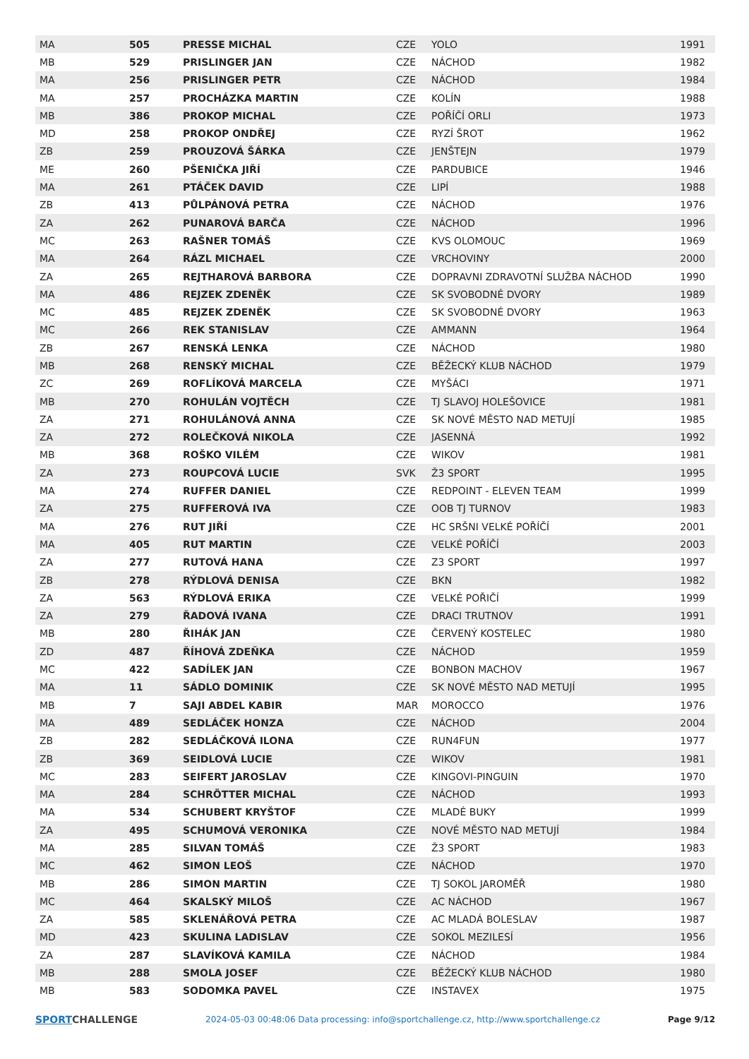| MA | 505 | PRESSE MICHAL | CZE | YOLO | 1991 |
| MB | 529 | PRISLINGER JAN | CZE | NÁCHOD | 1982 |
| MA | 256 | PRISLINGER PETR | CZE | NÁCHOD | 1984 |
| MA | 257 | PROCHÁZKA MARTIN | CZE | KOLÍN | 1988 |
| MB | 386 | PROKOP MICHAL | CZE | POŘÍČÍ ORLI | 1973 |
| MD | 258 | PROKOP ONDŘEJ | CZE | RYZÍ ŠROT | 1962 |
| ZB | 259 | PROUZOVÁ ŠÁRKA | CZE | JENŠTEJN | 1979 |
| ME | 260 | PŠENIČKA JIŘÍ | CZE | PARDUBICE | 1946 |
| MA | 261 | PTÁČEK DAVID | CZE | LIPÍ | 1988 |
| ZB | 413 | PŮLPÁNOVÁ PETRA | CZE | NÁCHOD | 1976 |
| ZA | 262 | PUNAROVÁ BARČA | CZE | NÁCHOD | 1996 |
| MC | 263 | RAŠNER TOMÁŠ | CZE | KVS OLOMOUC | 1969 |
| MA | 264 | RÁZL MICHAEL | CZE | VRCHOVINY | 2000 |
| ZA | 265 | REJTHAROVÁ BARBORA | CZE | DOPRAVNI ZDRAVOTNÍ SLUŽBA NÁCHOD | 1990 |
| MA | 486 | REJZEK ZDENĚK | CZE | SK SVOBODNÉ DVORY | 1989 |
| MC | 485 | REJZEK ZDENĚK | CZE | SK SVOBODNÉ DVORY | 1963 |
| MC | 266 | REK STANISLAV | CZE | AMMANN | 1964 |
| ZB | 267 | RENSKÁ LENKA | CZE | NÁCHOD | 1980 |
| MB | 268 | RENSKÝ MICHAL | CZE | BĚŽECKÝ KLUB NÁCHOD | 1979 |
| ZC | 269 | ROFLÍKOVÁ MARCELA | CZE | MYŠÁCI | 1971 |
| MB | 270 | ROHULÁN VOJTĚCH | CZE | TJ SLAVOJ HOLEŠOVICE | 1981 |
| ZA | 271 | ROHULÁNOVÁ ANNA | CZE | SK NOVÉ MĚSTO NAD METUJÍ | 1985 |
| ZA | 272 | ROLEČKOVÁ NIKOLA | CZE | JASENNÁ | 1992 |
| MB | 368 | ROŠKO VILÉM | CZE | WIKOV | 1981 |
| ZA | 273 | ROUPCOVÁ LUCIE | SVK | Ž3 SPORT | 1995 |
| MA | 274 | RUFFER DANIEL | CZE | REDPOINT - ELEVEN TEAM | 1999 |
| ZA | 275 | RUFFEROVÁ IVA | CZE | OOB TJ TURNOV | 1983 |
| MA | 276 | RUT JIŘÍ | CZE | HC SRŠNI VELKÉ POŘÍČÍ | 2001 |
| MA | 405 | RUT MARTIN | CZE | VELKÉ POŘÍČÍ | 2003 |
| ZA | 277 | RUTOVÁ HANA | CZE | Z3 SPORT | 1997 |
| ZB | 278 | RÝDLOVÁ DENISA | CZE | BKN | 1982 |
| ZA | 563 | RÝDLOVÁ ERIKA | CZE | VELKÉ POŘIČÍ | 1999 |
| ZA | 279 | ŘADOVÁ IVANA | CZE | DRACI TRUTNOV | 1991 |
| MB | 280 | ŘIHÁK JAN | CZE | ČERVENÝ KOSTELEC | 1980 |
| ZD | 487 | ŘÍHOVÁ ZDEŇKA | CZE | NÁCHOD | 1959 |
| MC | 422 | SADÍLEK JAN | CZE | BONBON MACHOV | 1967 |
| MA | 11 | SÁDLO DOMINIK | CZE | SK NOVÉ MĚSTO NAD METUJÍ | 1995 |
| MB | 7 | SAJI ABDEL KABIR | MAR | MOROCCO | 1976 |
| MA | 489 | SEDLÁČEK HONZA | CZE | NÁCHOD | 2004 |
| ZB | 282 | SEDLÁČKOVÁ ILONA | CZE | RUN4FUN | 1977 |
| ZB | 369 | SEIDLOVÁ LUCIE | CZE | WIKOV | 1981 |
| MC | 283 | SEIFERT JAROSLAV | CZE | KINGOVI-PINGUIN | 1970 |
| MA | 284 | SCHRÖTTER MICHAL | CZE | NÁCHOD | 1993 |
| MA | 534 | SCHUBERT KRYŠTOF | CZE | MLADÉ BUKY | 1999 |
| ZA | 495 | SCHUMOVÁ VERONIKA | CZE | NOVÉ MĚSTO NAD METUJÍ | 1984 |
| MA | 285 | SILVAN TOMÁŠ | CZE | Ž3 SPORT | 1983 |
| MC | 462 | SIMON LEOŠ | CZE | NÁCHOD | 1970 |
| MB | 286 | SIMON MARTIN | CZE | TJ SOKOL JAROMĚŘ | 1980 |
| MC | 464 | SKALSKÝ MILOŠ | CZE | AC NÁCHOD | 1967 |
| ZA | 585 | SKLENÁŘOVÁ PETRA | CZE | AC MLADÁ BOLESLAV | 1987 |
| MD | 423 | SKULINA LADISLAV | CZE | SOKOL MEZILESÍ | 1956 |
| ZA | 287 | SLAVÍKOVÁ KAMILA | CZE | NÁCHOD | 1984 |
| MB | 288 | SMOLA JOSEF | CZE | BĚŽECKÝ KLUB NÁCHOD | 1980 |
| MB | 583 | SODOMKA PAVEL | CZE | INSTAVEX | 1975 |
SPORTCHALLENGE
2024-05-03 00:48:06 Data processing: info@sportchallenge.cz, http://www.sportchallenge.cz
Page 9/12